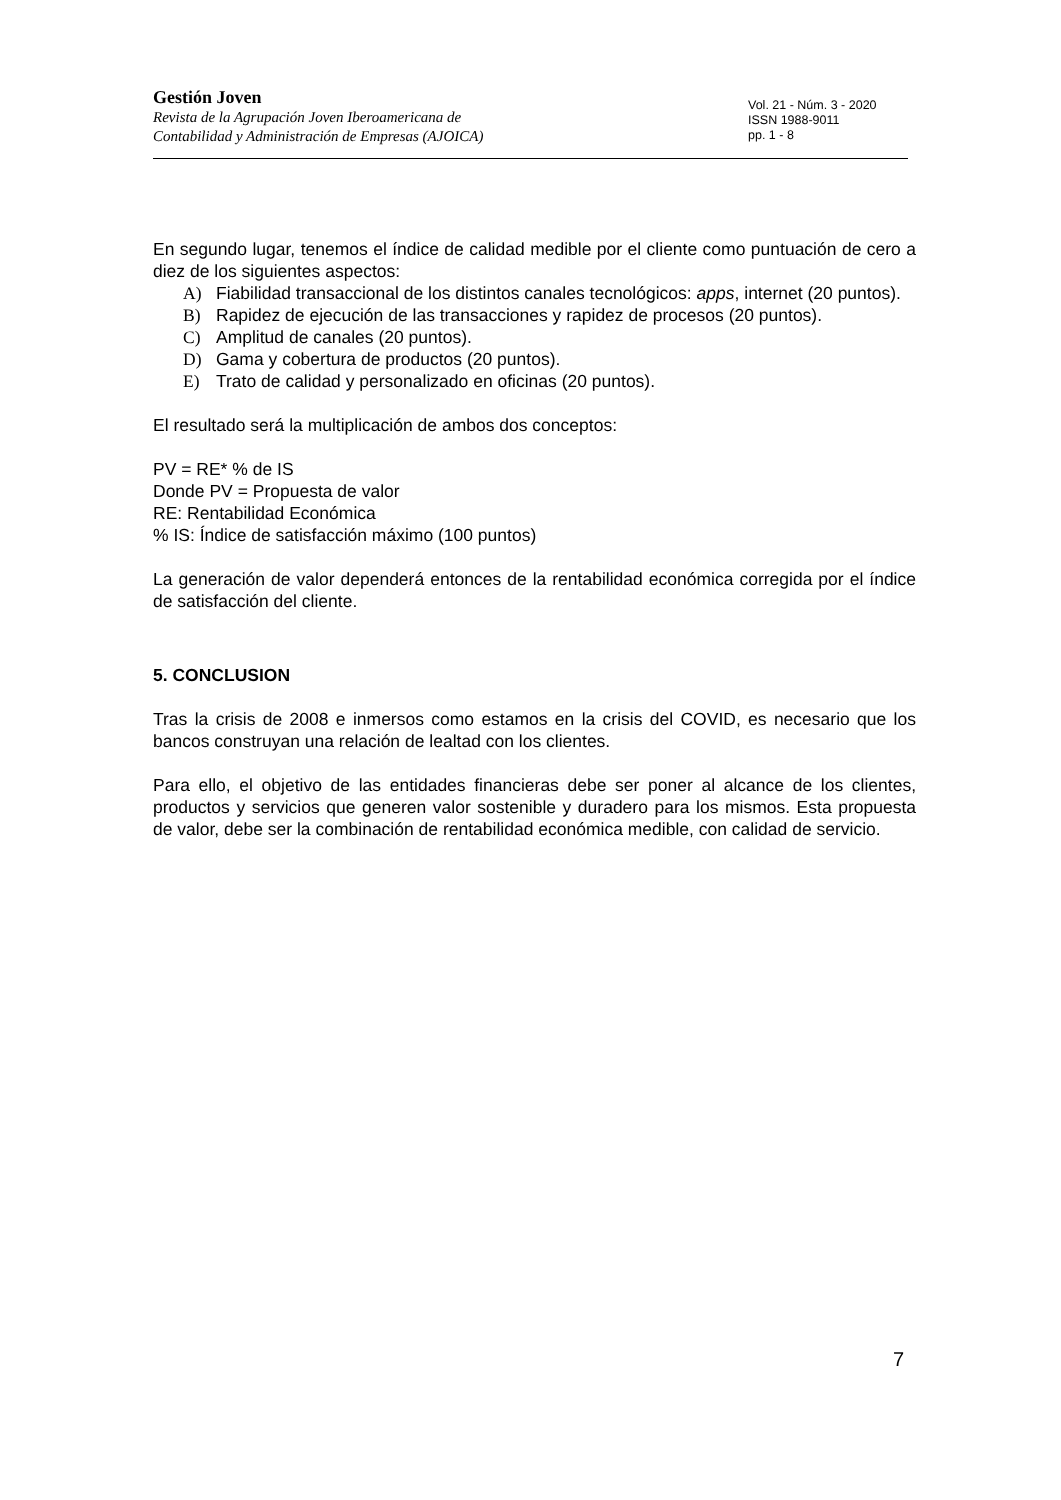Gestión Joven
Revista de la Agrupación Joven Iberoamericana de
Contabilidad y Administración de Empresas (AJOICA)
Vol. 21 - Núm. 3 - 2020
ISSN 1988-9011
pp. 1 - 8
En segundo lugar, tenemos el índice de calidad medible por el cliente como puntuación de cero a diez de los siguientes aspectos:
A) Fiabilidad transaccional de los distintos canales tecnológicos: apps, internet (20 puntos).
B) Rapidez de ejecución de las transacciones y rapidez de procesos (20 puntos).
C) Amplitud de canales (20 puntos).
D) Gama y cobertura de productos (20 puntos).
E) Trato de calidad y personalizado en oficinas (20 puntos).
El resultado será la multiplicación de ambos dos conceptos:
PV = RE* % de IS
Donde PV = Propuesta de valor
RE: Rentabilidad Económica
% IS: Índice de satisfacción máximo (100 puntos)
La generación de valor dependerá entonces de la rentabilidad económica corregida por el índice de satisfacción del cliente.
5. CONCLUSION
Tras la crisis de 2008 e inmersos como estamos en la crisis del COVID, es necesario que los bancos construyan una relación de lealtad con los clientes.
Para ello, el objetivo de las entidades financieras debe ser poner al alcance de los clientes, productos y servicios que generen valor sostenible y duradero para los mismos. Esta propuesta de valor, debe ser la combinación de rentabilidad económica medible, con calidad de servicio.
7